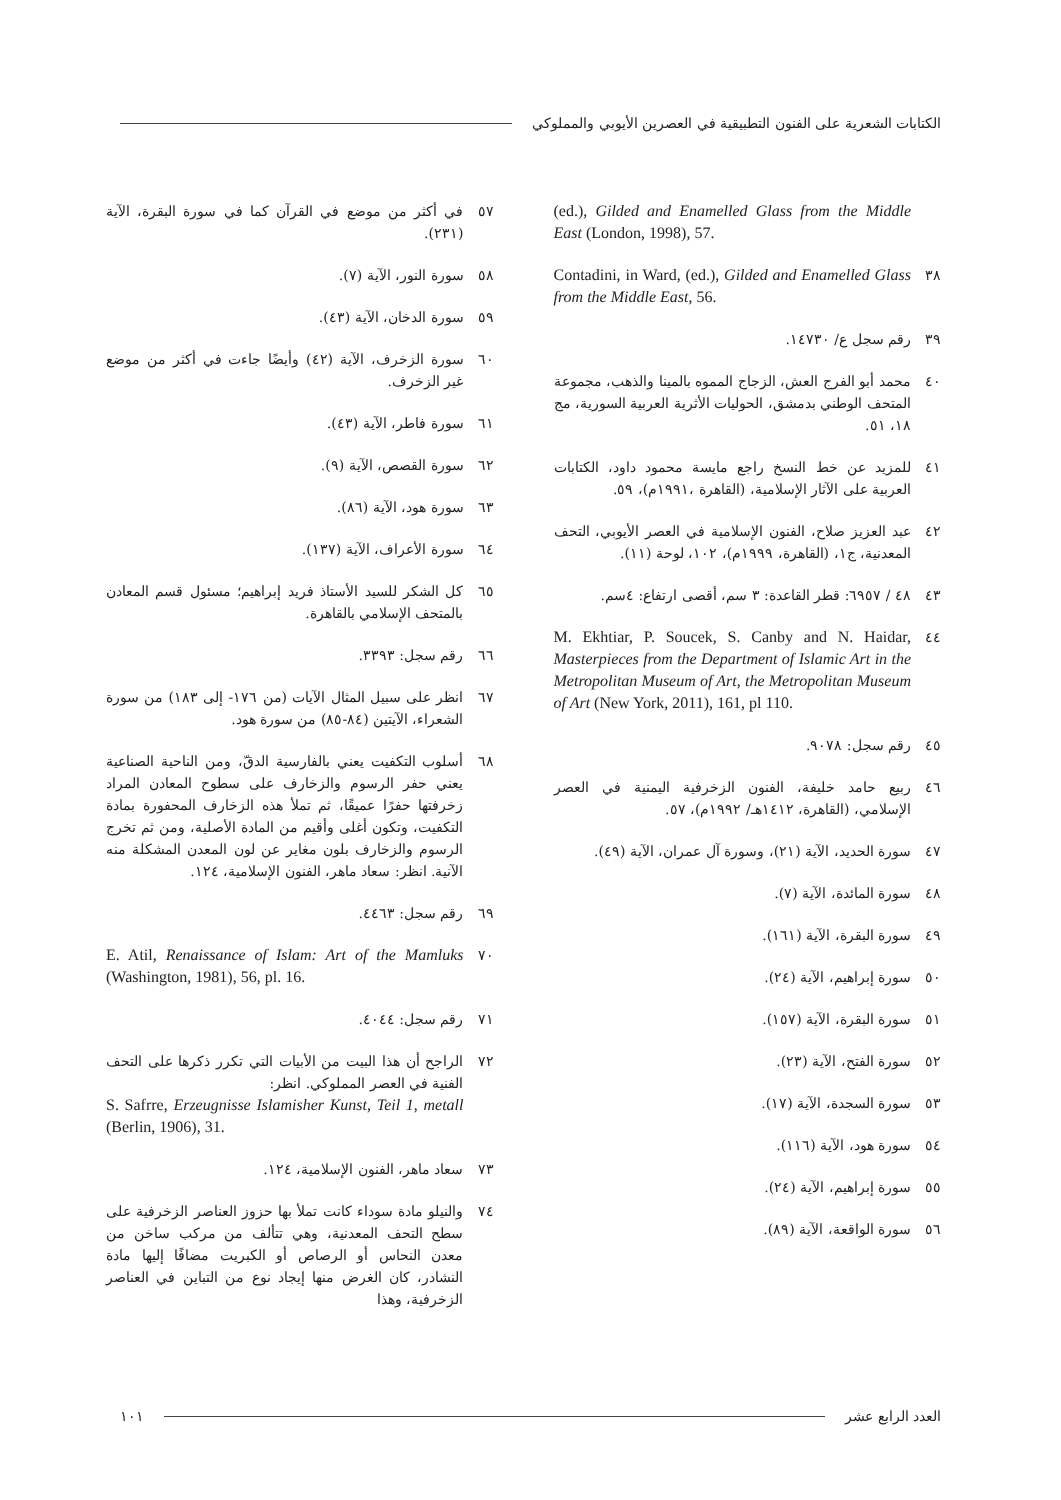الكتابات الشعرية على الفنون التطبيقية في العصرين الأيوبي والمملوكي
(ed.), Gilded and Enamelled Glass from the Middle East (London, 1998), 57.
٣٨ Contadini, in Ward, (ed.), Gilded and Enamelled Glass from the Middle East, 56.
٣٩ رقم سجل ع/ ١٤٧٣٠.
٤٠ محمد أبو الفرج العش، الزجاج المموه بالمينا والذهب، مجموعة المتحف الوطني بدمشق، الحوليات الأثرية العربية السورية، مج ١٨، ٥١.
٤١ للمزيد عن خط النسخ راجع مايسة محمود داود، الكتابات العربية على الآثار الإسلامية، (القاهرة ،١٩٩١م)، ٥٩.
٤٢ عبد العزيز صلاح، الفنون الإسلامية في العصر الأيوبي، التحف المعدنية، ج١، (القاهرة، ١٩٩٩م)، ١٠٢، لوحة (١١).
٤٣ ٤٨ / ٦٩٥٧: قطر القاعدة: ٣ سم، أقصى ارتفاع: ٤سم.
٤٤ M. Ekhtiar, P. Soucek, S. Canby and N. Haidar, Masterpieces from the Department of Islamic Art in the Metropolitan Museum of Art, the Metropolitan Museum of Art (New York, 2011), 161, pl 110.
٤٥ رقم سجل: ٩٠٧٨.
٤٦ ربيع حامد خليفة، الفنون الزخرفية اليمنية في العصر الإسلامي، (القاهرة، ١٤١٢هـ/ ١٩٩٢م)، ٥٧.
٤٧ سورة الحديد، الآية (٢١)، وسورة آل عمران، الآية (٤٩).
٤٨ سورة المائدة، الآية (٧).
٤٩ سورة البقرة، الآية (١٦١).
٥٠ سورة إبراهيم، الآية (٢٤).
٥١ سورة البقرة، الآية (١٥٧).
٥٢ سورة الفتح، الآية (٢٣).
٥٣ سورة السجدة، الآية (١٧).
٥٤ سورة هود، الآية (١١٦).
٥٥ سورة إبراهيم، الآية (٢٤).
٥٦ سورة الواقعة، الآية (٨٩).
٥٧ في أكثر من موضع في القرآن كما في سورة البقرة، الآية (٢٣١).
٥٨ سورة النور، الآية (٧).
٥٩ سورة الدخان، الآية (٤٣).
٦٠ سورة الزخرف، الآية (٤٢) وأيضًا جاءت في أكثر من موضع غير الزخرف.
٦١ سورة فاطر، الآية (٤٣).
٦٢ سورة القصص، الآية (٩).
٦٣ سورة هود، الآية (٨٦).
٦٤ سورة الأعراف، الآية (١٣٧).
٦٥ كل الشكر للسيد الأستاذ فريد إبراهيم؛ مسئول قسم المعادن بالمتحف الإسلامي بالقاهرة.
٦٦ رقم سجل: ٣٣٩٣.
٦٧ انظر على سبيل المثال الآيات (من ١٧٦- إلى ١٨٣) من سورة الشعراء، الآيتين (٨٤-٨٥) من سورة هود.
٦٨ أسلوب التكفيت يعني بالفارسية الدقّ، ومن الناحية الصناعية يعني حفر الرسوم والزخارف على سطوح المعادن المراد زخرفتها حفرًا عميقًا، ثم تملأ هذه الزخارف المحفورة بمادة التكفيت، وتكون أغلى وأقيم من المادة الأصلية، ومن ثم تخرج الرسوم والزخارف بلون مغاير عن لون المعدن المشكلة منه الآنية. انظر: سعاد ماهر، الفنون الإسلامية، ١٢٤.
٦٩ رقم سجل: ٤٤٦٣.
٧٠ E. Atil, Renaissance of Islam: Art of the Mamluks (Washington, 1981), 56, pl. 16.
٧١ رقم سجل: ٤٠٤٤.
٧٢ الراجح أن هذا البيت من الأبيات التي تكرر ذكرها على التحف الفنية في العصر المملوكي. انظر:
S. Safrre, Erzeugnisse Islamisher Kunst, Teil 1, metall (Berlin, 1906), 31.
٧٣ سعاد ماهر، الفنون الإسلامية، ١٢٤.
٧٤ والنيلو مادة سوداء كانت تملأ بها حزوز العناصر الزخرفية على سطح التحف المعدنية، وهي تتألف من مركب ساخن من معدن النحاس أو الرصاص أو الكبريت مضافًا إليها مادة النشادر، كان الغرض منها إيجاد نوع من التباين في العناصر الزخرفية، وهذا
العدد الرابع عشر ١٠١